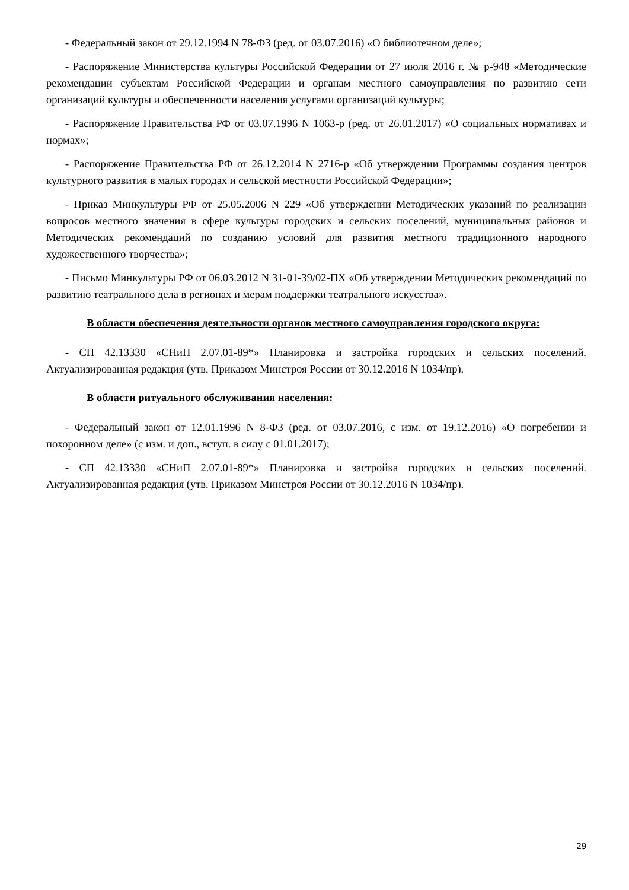- Федеральный закон от 29.12.1994 N 78-ФЗ (ред. от 03.07.2016) «О библиотечном деле»;
- Распоряжение Министерства культуры Российской Федерации от 27 июля 2016 г. № р-948 «Методические рекомендации субъектам Российской Федерации и органам местного самоуправления по развитию сети организаций культуры и обеспеченности населения услугами организаций культуры;
- Распоряжение Правительства РФ от 03.07.1996 N 1063-р (ред. от 26.01.2017) «О социальных нормативах и нормах»;
- Распоряжение Правительства РФ от 26.12.2014 N 2716-р «Об утверждении Программы создания центров культурного развития в малых городах и сельской местности Российской Федерации»;
- Приказ Минкультуры РФ от 25.05.2006 N 229 «Об утверждении Методических указаний по реализации вопросов местного значения в сфере культуры городских и сельских поселений, муниципальных районов и Методических рекомендаций по созданию условий для развития местного традиционного народного художественного творчества»;
- Письмо Минкультуры РФ от 06.03.2012 N 31-01-39/02-ПХ «Об утверждении Методических рекомендаций по развитию театрального дела в регионах и мерам поддержки театрального искусства».
В области обеспечения деятельности органов местного самоуправления городского округа:
- СП 42.13330 «СНиП 2.07.01-89*» Планировка и застройка городских и сельских поселений. Актуализированная редакция (утв. Приказом Минстроя России от 30.12.2016 N 1034/пр).
В области ритуального обслуживания населения:
- Федеральный закон от 12.01.1996 N 8-ФЗ (ред. от 03.07.2016, с изм. от 19.12.2016) «О погребении и похоронном деле» (с изм. и доп., вступ. в силу с 01.01.2017);
- СП 42.13330 «СНиП 2.07.01-89*» Планировка и застройка городских и сельских поселений. Актуализированная редакция (утв. Приказом Минстроя России от 30.12.2016 N 1034/пр).
29